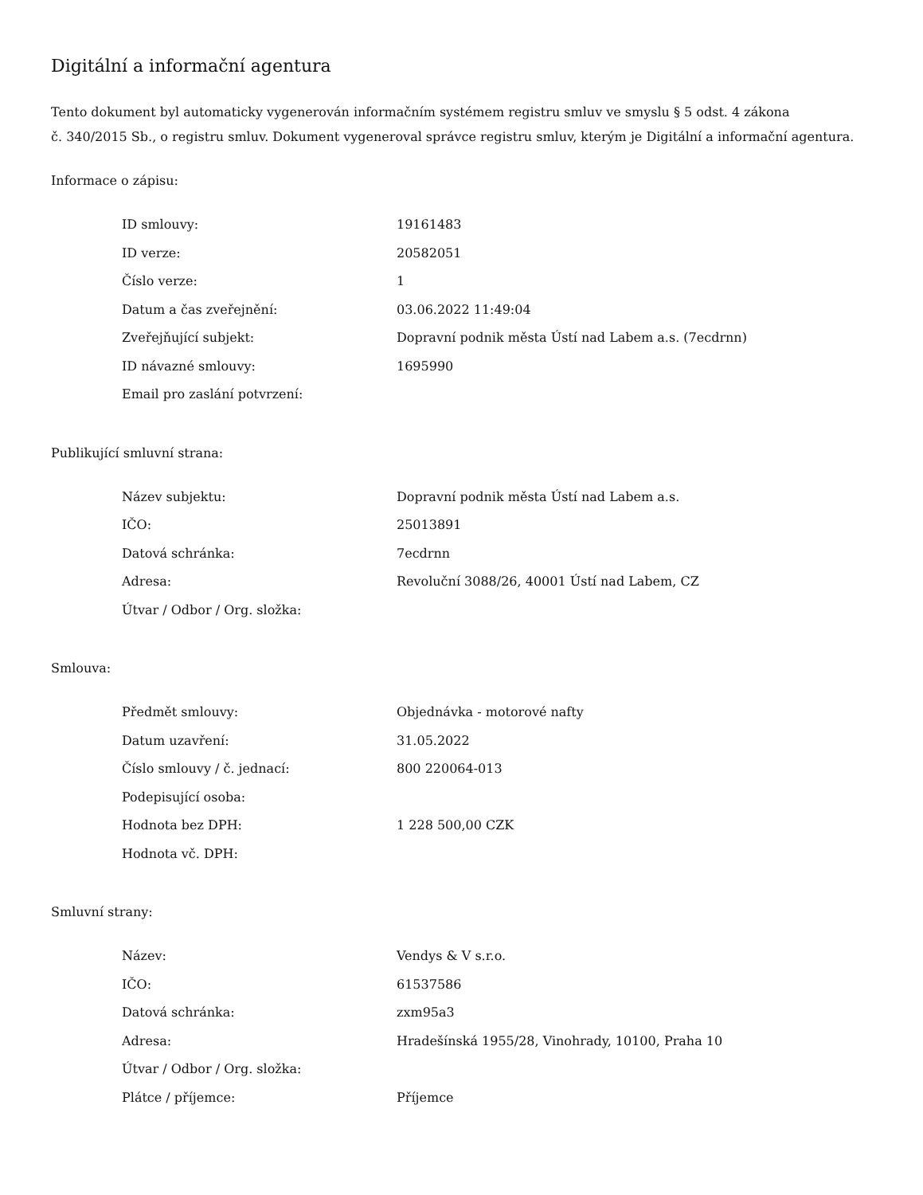Digitální a informační agentura
Tento dokument byl automaticky vygenerován informačním systémem registru smluv ve smyslu § 5 odst. 4 zákona
č. 340/2015 Sb., o registru smluv. Dokument vygeneroval správce registru smluv, kterým je Digitální a informační agentura.
Informace o zápisu:
| ID smlouvy: | 19161483 |
| ID verze: | 20582051 |
| Číslo verze: | 1 |
| Datum a čas zveřejnění: | 03.06.2022 11:49:04 |
| Zveřejňující subjekt: | Dopravní podnik města Ústí nad Labem a.s. (7ecdrnn) |
| ID návazné smlouvy: | 1695990 |
| Email pro zaslání potvrzení: | |
Publikující smluvní strana:
| Název subjektu: | Dopravní podnik města Ústí nad Labem a.s. |
| IČO: | 25013891 |
| Datová schránka: | 7ecdrnn |
| Adresa: | Revoluční 3088/26, 40001 Ústí nad Labem, CZ |
| Útvar / Odbor / Org. složka: | |
Smlouva:
| Předmět smlouvy: | Objednávka - motorové nafty |
| Datum uzavření: | 31.05.2022 |
| Číslo smlouvy / č. jednací: | 800 220064-013 |
| Podepisující osoba: | |
| Hodnota bez DPH: | 1 228 500,00 CZK |
| Hodnota vč. DPH: | |
Smluvní strany:
| Název: | Vendys & V s.r.o. |
| IČO: | 61537586 |
| Datová schránka: | zxm95a3 |
| Adresa: | Hradešínská 1955/28, Vinohrady, 10100, Praha 10 |
| Útvar / Odbor / Org. složka: | |
| Plátce / příjemce: | Příjemce |